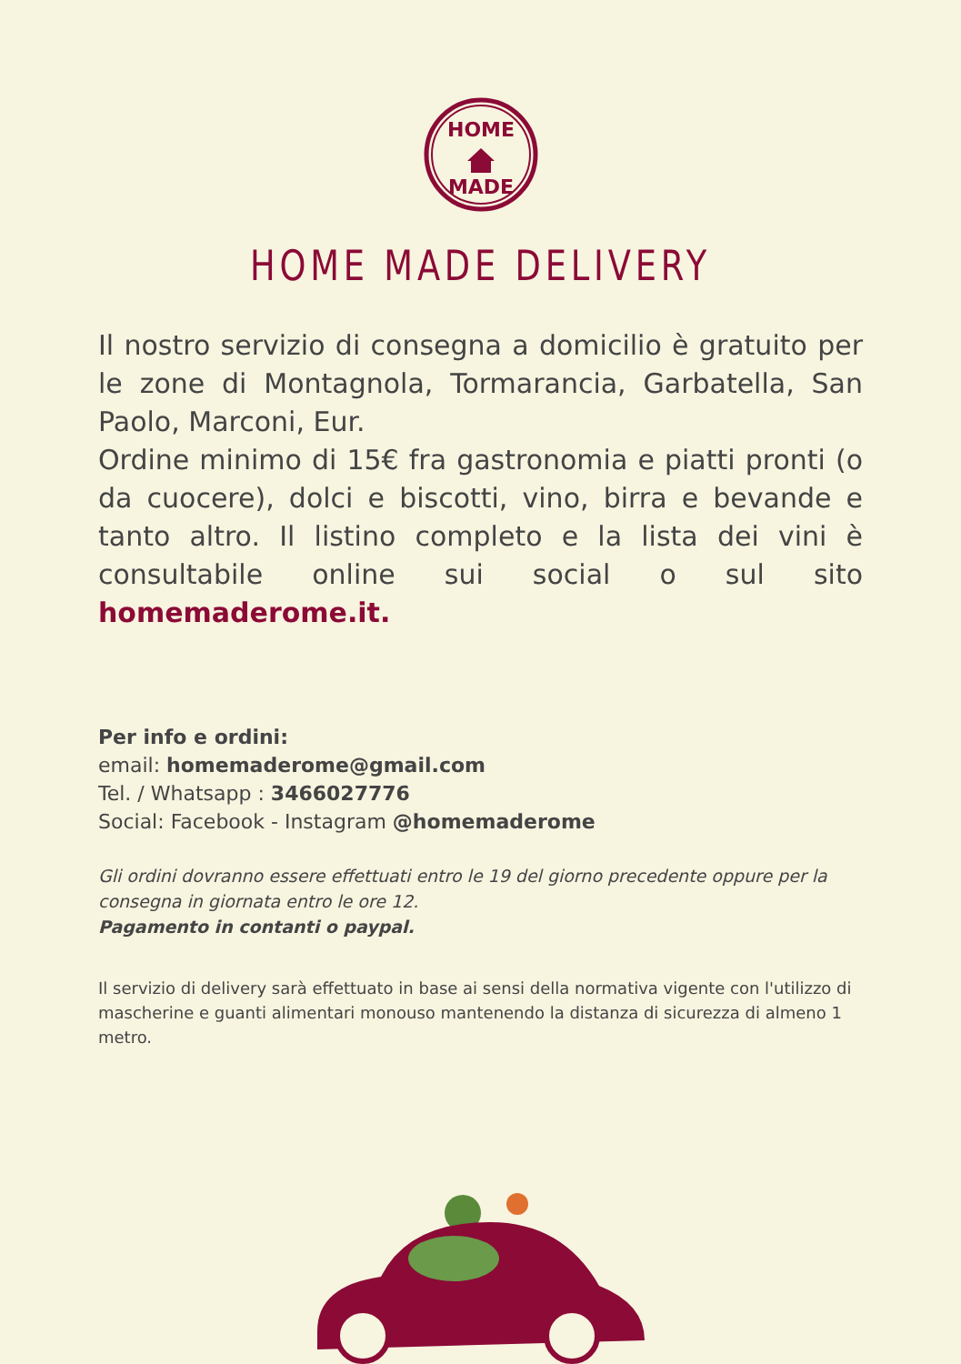HOME
MADE
HOME MADE DELIVERY
Il nostro servizio di consegna a domicilio è gratuito per le zone di Montagnola, Tormarancia, Garbatella, San Paolo, Marconi, Eur.
Ordine minimo di 15€ fra gastronomia e piatti pronti (o da cuocere), dolci e biscotti, vino, birra e bevande e tanto altro. Il listino completo e la lista dei vini è consultabile online sui social o sul sito homemaderome.it.
Per info e ordini:
email: homemaderome@gmail.com
Tel. / Whatsapp : 3466027776
Social: Facebook - Instagram @homemaderome
Gli ordini dovranno essere effettuati entro le 19 del giorno precedente oppure per la consegna in giornata entro le ore 12.
Pagamento in contanti o paypal.
Il servizio di delivery sarà effettuato in base ai sensi della normativa vigente con l'utilizzo di mascherine e guanti alimentari monouso mantenendo la distanza di sicurezza di almeno 1 metro.